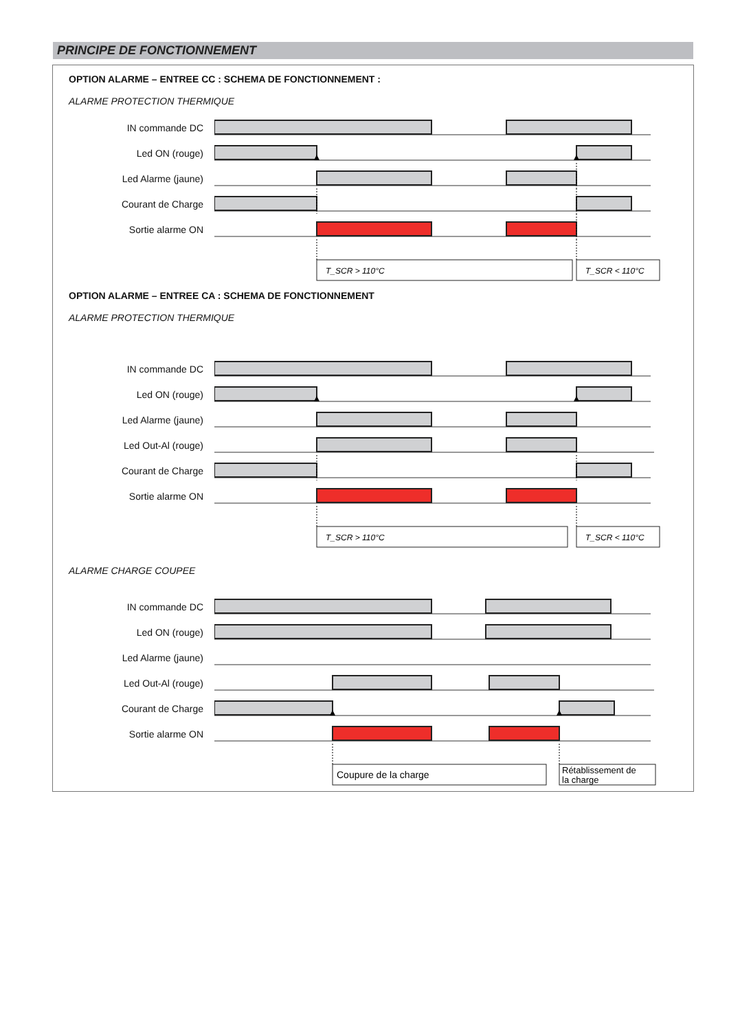PRINCIPE DE FONCTIONNEMENT
OPTION ALARME – ENTREE CC : SCHEMA DE FONCTIONNEMENT :
ALARME PROTECTION THERMIQUE
IN commande DC
Led ON (rouge)
Led Alarme (jaune)
Courant de Charge
Sortie alarme ON
T_SCR > 110°C
T_SCR < 110°C
OPTION ALARME – ENTREE CA : SCHEMA DE FONCTIONNEMENT
ALARME PROTECTION THERMIQUE
IN commande DC
Led ON (rouge)
Led Alarme (jaune)
Led Out-Al (rouge)
Courant de Charge
Sortie alarme ON
T_SCR > 110°C
T_SCR < 110°C
ALARME CHARGE COUPEE
IN commande DC
Led ON (rouge)
Led Alarme (jaune)
Led Out-Al (rouge)
Courant de Charge
Sortie alarme ON
Coupure de la charge
Rétablissement de
la charge